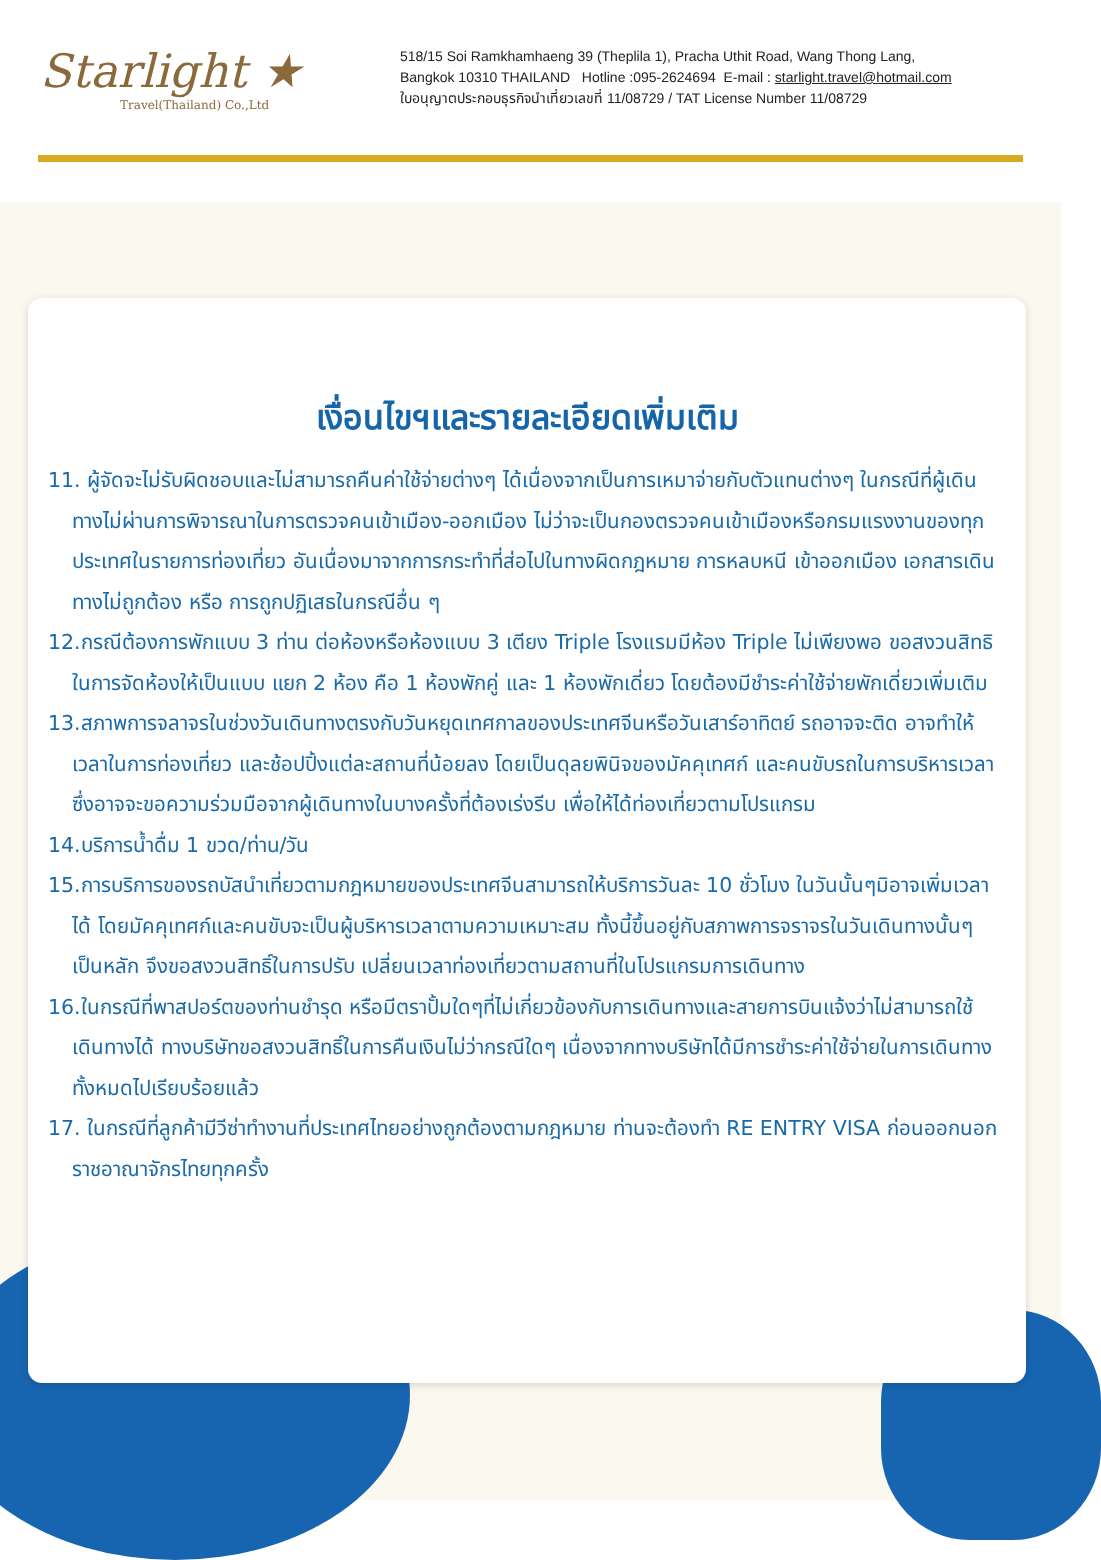Starlight ★
Travel(Thailand) Co.,Ltd
518/15 Soi Ramkhamhaeng 39 (Theplila 1), Pracha Uthit Road, Wang Thong Lang,
Bangkok 10310 THAILAND Hotline :095-2624694 E-mail : starlight.travel@hotmail.com
ใบอนุญาตประกอบธุรกิจนำเที่ยวเลขที่ 11/08729 / TAT License Number 11/08729
เงื่อนไขฯและรายละเอียดเพิ่มเติม
11. ผู้จัดจะไม่รับผิดชอบและไม่สามารถคืนค่าใช้จ่ายต่างๆ ได้เนื่องจากเป็นการเหมาจ่ายกับตัวแทนต่างๆ ในกรณีที่ผู้เดินทางไม่ผ่านการพิจารณาในการตรวจคนเข้าเมือง-ออกเมือง ไม่ว่าจะเป็นกองตรวจคนเข้าเมืองหรือกรมแรงงานของทุกประเทศในรายการท่องเที่ยว อันเนื่องมาจากการกระทำที่ส่อไปในทางผิดกฎหมาย การหลบหนี เข้าออกเมือง เอกสารเดินทางไม่ถูกต้อง หรือ การถูกปฏิเสธในกรณีอื่น ๆ
12.กรณีต้องการพักแบบ 3 ท่าน ต่อห้องหรือห้องแบบ 3 เตียง Triple โรงแรมมีห้อง Triple ไม่เพียงพอ ขอสงวนสิทธิในการจัดห้องให้เป็นแบบ แยก 2 ห้อง คือ 1 ห้องพักคู่ และ 1 ห้องพักเดี่ยว โดยต้องมีชำระค่าใช้จ่ายพักเดี่ยวเพิ่มเติม
13.สภาพการจลาจรในช่วงวันเดินทางตรงกับวันหยุดเทศกาลของประเทศจีนหรือวันเสาร์อาทิตย์ รถอาจจะติด อาจทำให้เวลาในการท่องเที่ยว และช้อปปิ้งแต่ละสถานที่น้อยลง โดยเป็นดุลยพินิจของมัคคุเทศก์ และคนขับรถในการบริหารเวลา ซึ่งอาจจะขอความร่วมมือจากผู้เดินทางในบางครั้งที่ต้องเร่งรีบ เพื่อให้ได้ท่องเที่ยวตามโปรแกรม
14.บริการน้ำดื่ม 1 ขวด/ท่าน/วัน
15.การบริการของรถบัสนำเที่ยวตามกฎหมายของประเทศจีนสามารถให้บริการวันละ 10 ชั่วโมง ในวันนั้นๆมิอาจเพิ่มเวลาได้ โดยมัคคุเทศก์และคนขับจะเป็นผู้บริหารเวลาตามความเหมาะสม ทั้งนี้ขึ้นอยู่กับสภาพการจราจรในวันเดินทางนั้นๆเป็นหลัก จึงขอสงวนสิทธิ์ในการปรับ เปลี่ยนเวลาท่องเที่ยวตามสถานที่ในโปรแกรมการเดินทาง
16.ในกรณีที่พาสปอร์ตของท่านชำรุด หรือมีตราปั้มใดๆที่ไม่เกี่ยวข้องกับการเดินทางและสายการบินแจ้งว่าไม่สามารถใช้เดินทางได้ ทางบริษัทขอสงวนสิทธิ์ในการคืนเงินไม่ว่ากรณีใดๆ เนื่องจากทางบริษัทได้มีการชำระค่าใช้จ่ายในการเดินทางทั้งหมดไปเรียบร้อยแล้ว
17. ในกรณีที่ลูกค้ามีวีซ่าทำงานที่ประเทศไทยอย่างถูกต้องตามกฎหมาย ท่านจะต้องทำ RE ENTRY VISA ก่อนออกนอกราชอาณาจักรไทยทุกครั้ง